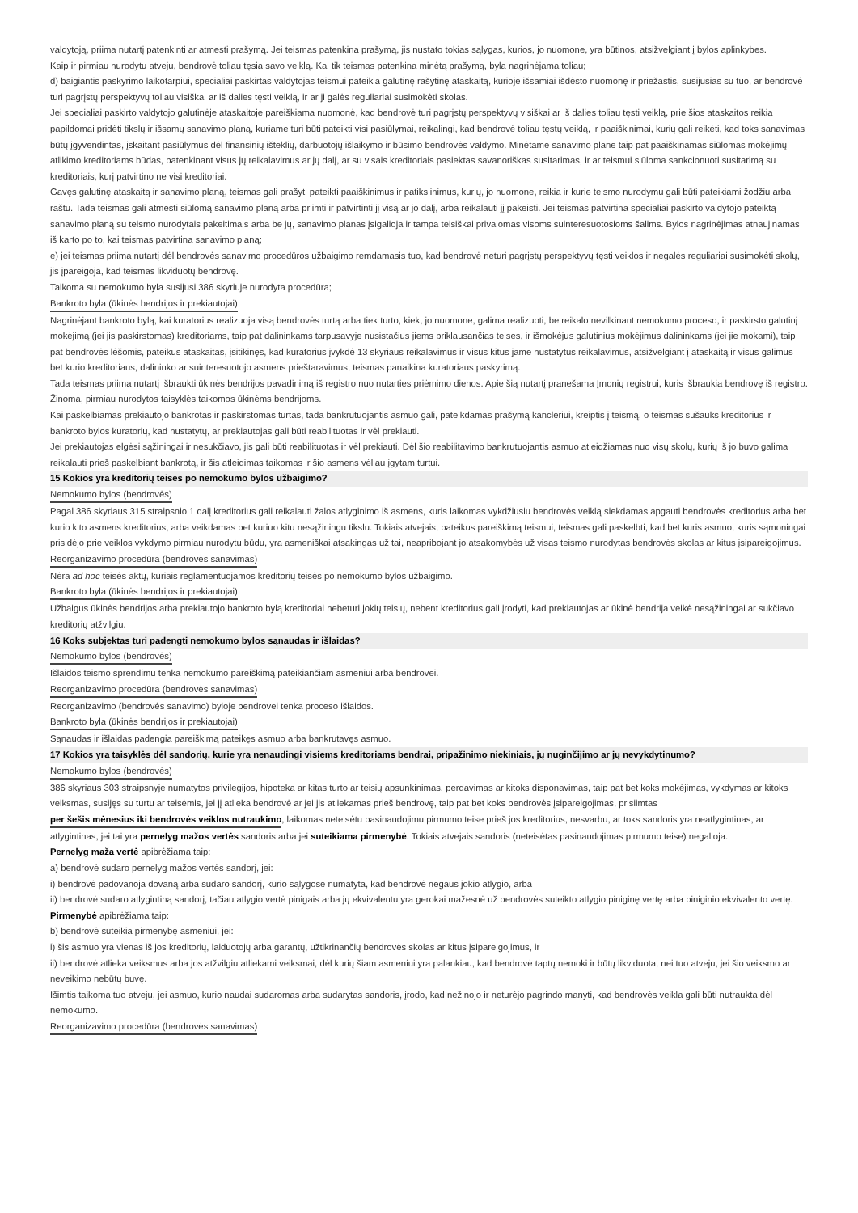valdytoją, priima nutartį patenkinti ar atmesti prašymą. Jei teismas patenkina prašymą, jis nustato tokias sąlygas, kurios, jo nuomone, yra būtinos, atsižvelgiant į bylos aplinkybes.
Kaip ir pirmiau nurodytu atveju, bendrovė toliau tęsia savo veiklą. Kai tik teismas patenkina minėtą prašymą, byla nagrinėjama toliau;
d) baigiantis paskyrimo laikotarpiui, specialiai paskirtas valdytojas teismui pateikia galutinę rašytinę ataskaitą, kurioje išsamiai išdėsto nuomonę ir priežastis, susijusias su tuo, ar bendrovė turi pagrįstų perspektyvų toliau visiškai ar iš dalies tęsti veiklą, ir ar ji galės reguliariai susimokėti skolas.
Jei specialiai paskirto valdytojo galutinėje ataskaitoje pareiškiama nuomonė, kad bendrovė turi pagrįstų perspektyvų visiškai ar iš dalies toliau tęsti veiklą, prie šios ataskaitos reikia papildomai pridėti tikslų ir išsamų sanavimo planą, kuriame turi būti pateikti visi pasiūlymai, reikalingi, kad bendrovė toliau tęstų veiklą, ir paaiškinimai, kurių gali reikėti, kad toks sanavimas būtų įgyvendintas, įskaitant pasiūlymus dėl finansinių išteklių, darbuotojų išlaikymo ir būsimo bendrovės valdymo. Minėtame sanavimo plane taip pat paaiškinamas siūlomas mokėjimų atlikimo kreditoriams būdas, patenkinant visus jų reikalavimus ar jų dalį, ar su visais kreditoriais pasiektas savanoriškas susitarimas, ir ar teismui siūloma sankcionuoti susitarimą su kreditoriais, kurį patvirtino ne visi kreditoriai.
Gavęs galutinę ataskaitą ir sanavimo planą, teismas gali prašyti pateikti paaiškinimus ir patikslinimus, kurių, jo nuomone, reikia ir kurie teismo nurodymu gali būti pateikiami žodžiu arba raštu. Tada teismas gali atmesti siūlomą sanavimo planą arba priimti ir patvirtinti jį visą ar jo dalį, arba reikalauti jį pakeisti. Jei teismas patvirtina specialiai paskirto valdytojo pateiktą sanavimo planą su teismo nurodytais pakeitimais arba be jų, sanavimo planas įsigalioja ir tampa teisiškai privalomas visoms suinteresuotosioms šalims. Bylos nagrinėjimas atnaujinamas iš karto po to, kai teismas patvirtina sanavimo planą;
e) jei teismas priima nutartį dėl bendrovės sanavimo procedūros užbaigimo remdamasis tuo, kad bendrovė neturi pagrįstų perspektyvų tęsti veiklos ir negalės reguliariai susimokėti skolų, jis įpareigoja, kad teismas likviduotų bendrovę.
Taikoma su nemokumo byla susijusi 386 skyriuje nurodyta procedūra;
Bankroto byla (ūkinės bendrijos ir prekiautojai)
Nagrinėjant bankroto bylą, kai kuratorius realizuoja visą bendrovės turtą arba tiek turto, kiek, jo nuomone, galima realizuoti, be reikalo nevilkinant nemokumo proceso, ir paskirsto galutinį mokėjimą (jei jis paskirstomas) kreditoriams, taip pat dalininkams tarpusavyje nusistačius jiems priklausančias teises, ir išmokėjus galutinius mokėjimus dalininkams (jei jie mokami), taip pat bendrovės lėšomis, pateikus ataskaitas, įsitikinęs, kad kuratorius įvykdė 13 skyriaus reikalavimus ir visus kitus jame nustatytus reikalavimus, atsižvelgiant į ataskaitą ir visus galimus bet kurio kreditoriaus, dalininko ar suinteresuotojo asmens prieštaravimus, teismas panaikina kuratoriaus paskyrimą.
Tada teismas priima nutartį išbraukti ūkinės bendrijos pavadinimą iš registro nuo nutarties priėmimo dienos. Apie šią nutartį pranešama Įmonių registrui, kuris išbraukia bendrovę iš registro.
Žinoma, pirmiau nurodytos taisyklės taikomos ūkinėms bendrijoms.
Kai paskelbiamas prekiautojo bankrotas ir paskirstomas turtas, tada bankrutuojantis asmuo gali, pateikdamas prašymą kancleriui, kreiptis į teismą, o teismas sušauks kreditorius ir bankroto bylos kuratorių, kad nustatytų, ar prekiautojas gali būti reabilituotas ir vėl prekiauti.
Jei prekiautojas elgėsi sąžiningai ir nesukčiavo, jis gali būti reabilituotas ir vėl prekiauti. Dėl šio reabilitavimo bankrutuojantis asmuo atleidžiamas nuo visų skolų, kurių iš jo buvo galima reikalauti prieš paskelbiant bankrotą, ir šis atleidimas taikomas ir šio asmens vėliau įgytam turtui.
15 Kokios yra kreditorių teises po nemokumo bylos užbaigimo?
Nemokumo bylos (bendrovės)
Pagal 386 skyriaus 315 straipsnio 1 dalį kreditorius gali reikalauti žalos atlyginimo iš asmens, kuris laikomas vykdžiusiu bendrovės veiklą siekdamas apgauti bendrovės kreditorius arba bet kurio kito asmens kreditorius, arba veikdamas bet kuriuo kitu nesąžiningu tikslu. Tokiais atvejais, pateikus pareiškimą teismui, teismas gali paskelbti, kad bet kuris asmuo, kuris sąmoningai prisidėjo prie veiklos vykdymo pirmiau nurodytu būdu, yra asmeniškai atsakingas už tai, neapribojant jo atsakomybės už visas teismo nurodytas bendrovės skolas ar kitus įsipareigojimus.
Reorganizavimo procedūra (bendrovės sanavimas)
Nėra ad hoc teisės aktų, kuriais reglamentuojamos kreditorių teisės po nemokumo bylos užbaigimo.
Bankroto byla (ūkinės bendrijos ir prekiautojai)
Užbaigus ūkinės bendrijos arba prekiautojo bankroto bylą kreditoriai nebeturi jokių teisių, nebent kreditorius gali įrodyti, kad prekiautojas ar ūkinė bendrija veikė nesąžiningai ar sukčiavo kreditorių atžvilgiu.
16 Koks subjektas turi padengti nemokumo bylos sąnaudas ir išlaidas?
Nemokumo bylos (bendrovės)
Išlaidos teismo sprendimu tenka nemokumo pareiškimą pateikiančiam asmeniui arba bendrovei.
Reorganizavimo procedūra (bendrovės sanavimas)
Reorganizavimo (bendrovės sanavimo) byloje bendrovei tenka proceso išlaidos.
Bankroto byla (ūkinės bendrijos ir prekiautojai)
Sąnaudas ir išlaidas padengia pareiškimą pateikęs asmuo arba bankrutavęs asmuo.
17 Kokios yra taisyklės dėl sandorių, kurie yra nenaudingi visiems kreditoriams bendrai, pripažinimo niekiniais, jų nuginčijimo ar jų nevykdytinumo?
Nemokumo bylos (bendrovės)
386 skyriaus 303 straipsnyje numatytos privilegijos, hipoteka ar kitas turto ar teisių apsunkinimas, perdavimas ar kitoks disponavimas, taip pat bet koks mokėjimas, vykdymas ar kitoks veiksmas, susijęs su turtu ar teisėmis, jei jį atlieka bendrovė ar jei jis atliekamas prieš bendrovę, taip pat bet koks bendrovės įsipareigojimas, prisiimtas per šešis mėnesius iki bendrovės veiklos nutraukimo, laikomas neteisėtu pasinaudojimu pirmumo teise prieš jos kreditorius, nesvarbu, ar toks sandoris yra neatlygintinas, ar atlygintinas, jei tai yra pernelyg mažos vertės sandoris arba jei suteikiama pirmenybė. Tokiais atvejais sandoris (neteisėtas pasinaudojimas pirmumo teise) negalioja.
Pernelyg maža vertė apibrėžiama taip:
a) bendrovė sudaro pernelyg mažos vertės sandorį, jei:
i) bendrovė padovanoja dovaną arba sudaro sandorį, kurio sąlygose numatyta, kad bendrovė negaus jokio atlygio, arba
ii) bendrovė sudaro atlygintiną sandorį, tačiau atlygio vertė pinigais arba jų ekvivalentu yra gerokai mažesnė už bendrovės suteikto atlygio piniginę vertę arba piniginio ekvivalento vertę.
Pirmenybė apibrėžiama taip:
b) bendrovė suteikia pirmenybę asmeniui, jei:
i) šis asmuo yra vienas iš jos kreditorių, laiduotojų arba garantų, užtikrinančių bendrovės skolas ar kitus įsipareigojimus, ir
ii) bendrovė atlieka veiksmus arba jos atžvilgiu atliekami veiksmai, dėl kurių šiam asmeniui yra palankiau, kad bendrovė taptų nemoki ir būtų likviduota, nei tuo atveju, jei šio veiksmo ar neveikimo nebūtų buvę.
Išimtis taikoma tuo atveju, jei asmuo, kurio naudai sudaromas arba sudarytas sandoris, įrodo, kad nežinojo ir neturėjo pagrindo manyti, kad bendrovės veikla gali būti nutraukta dėl nemokumo.
Reorganizavimo procedūra (bendrovės sanavimas)